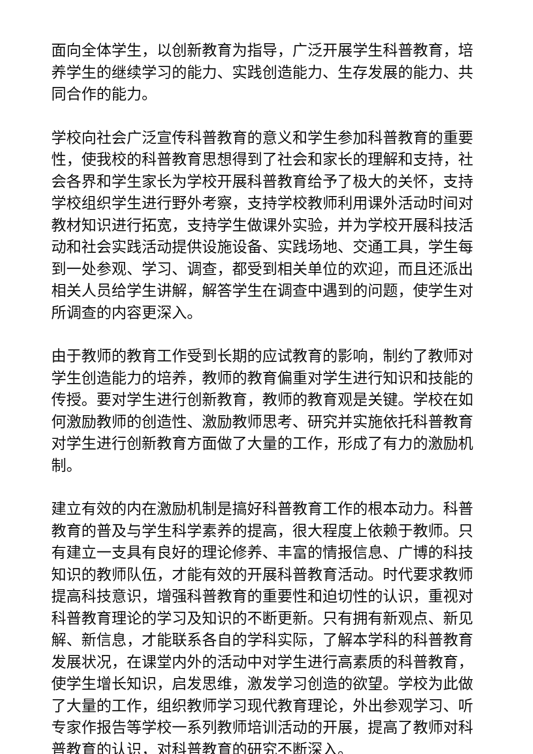面向全体学生，以创新教育为指导，广泛开展学生科普教育，培养学生的继续学习的能力、实践创造能力、生存发展的能力、共同合作的能力。
学校向社会广泛宣传科普教育的意义和学生参加科普教育的重要性，使我校的科普教育思想得到了社会和家长的理解和支持，社会各界和学生家长为学校开展科普教育给予了极大的关怀，支持学校组织学生进行野外考察，支持学校教师利用课外活动时间对教材知识进行拓宽，支持学生做课外实验，并为学校开展科技活动和社会实践活动提供设施设备、实践场地、交通工具，学生每到一处参观、学习、调查，都受到相关单位的欢迎，而且还派出相关人员给学生讲解，解答学生在调查中遇到的问题，使学生对所调查的内容更深入。
由于教师的教育工作受到长期的应试教育的影响，制约了教师对学生创造能力的培养，教师的教育偏重对学生进行知识和技能的传授。要对学生进行创新教育，教师的教育观是关键。学校在如何激励教师的创造性、激励教师思考、研究并实施依托科普教育对学生进行创新教育方面做了大量的工作，形成了有力的激励机制。
建立有效的内在激励机制是搞好科普教育工作的根本动力。科普教育的普及与学生科学素养的提高，很大程度上依赖于教师。只有建立一支具有良好的理论修养、丰富的情报信息、广博的科技知识的教师队伍，才能有效的开展科普教育活动。时代要求教师提高科技意识，增强科普教育的重要性和迫切性的认识，重视对科普教育理论的学习及知识的不断更新。只有拥有新观点、新见解、新信息，才能联系各自的学科实际，了解本学科的科普教育发展状况，在课堂内外的活动中对学生进行高素质的科普教育，使学生增长知识，启发思维，激发学习创造的欲望。学校为此做了大量的工作，组织教师学习现代教育理论，外出参观学习、听专家作报告等学校一系列教师培训活动的开展，提高了教师对科普教育的认识，对科普教育的研究不断深入。